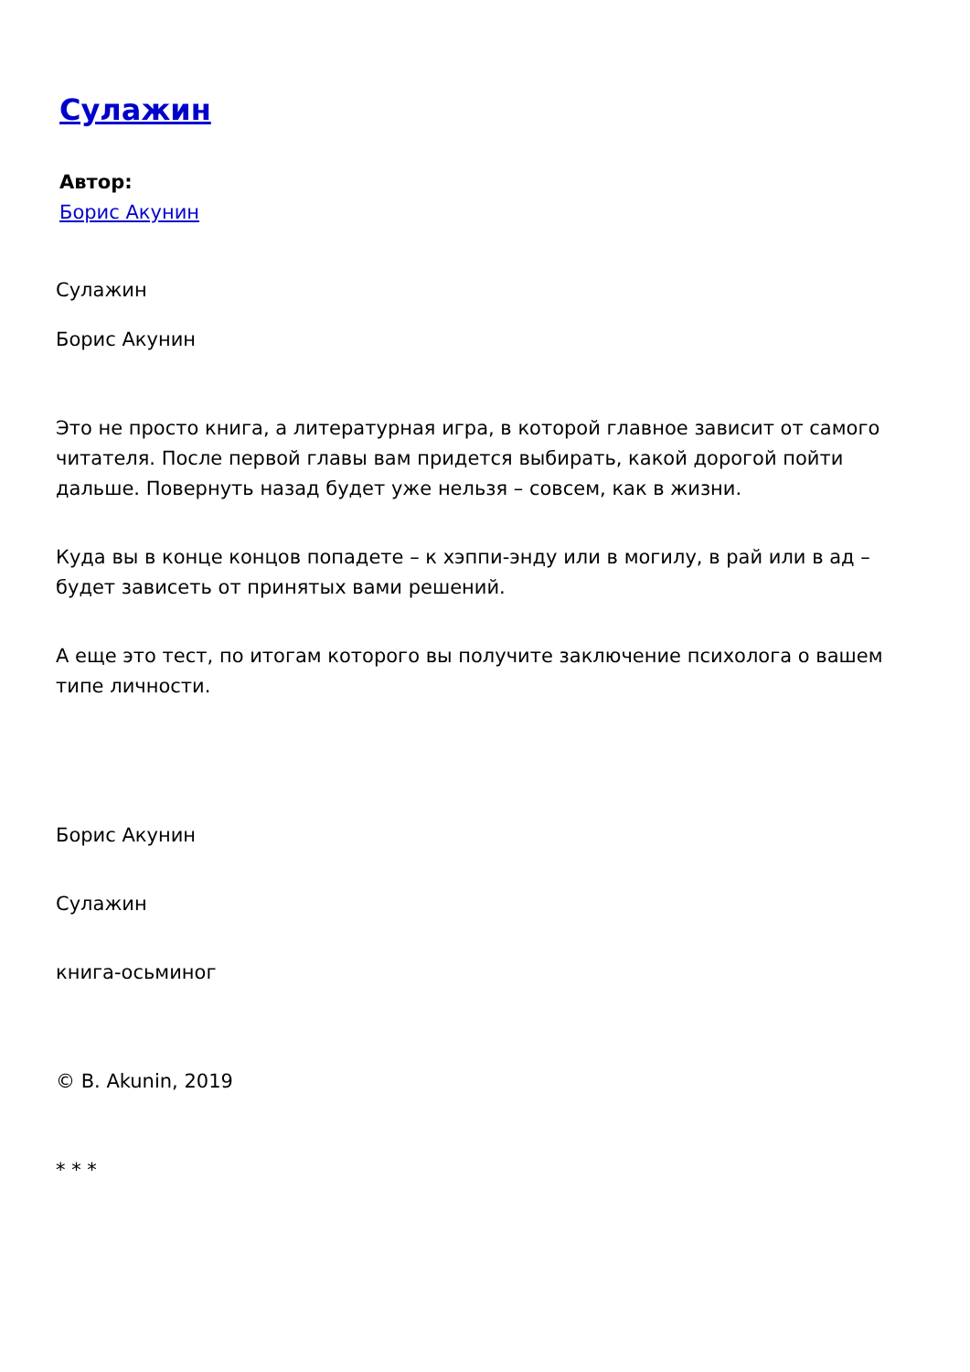Сулажин
Автор:
Борис Акунин
Сулажин
Борис Акунин
Это не просто книга, а литературная игра, в которой главное зависит от самого читателя. После первой главы вам придется выбирать, какой дорогой пойти дальше. Повернуть назад будет уже нельзя – совсем, как в жизни.
Куда вы в конце концов попадете – к хэппи-энду или в могилу, в рай или в ад – будет зависеть от принятых вами решений.
А еще это тест, по итогам которого вы получите заключение психолога о вашем типе личности.
Борис Акунин
Сулажин
книга-осьминог
© B. Akunin, 2019
* * *